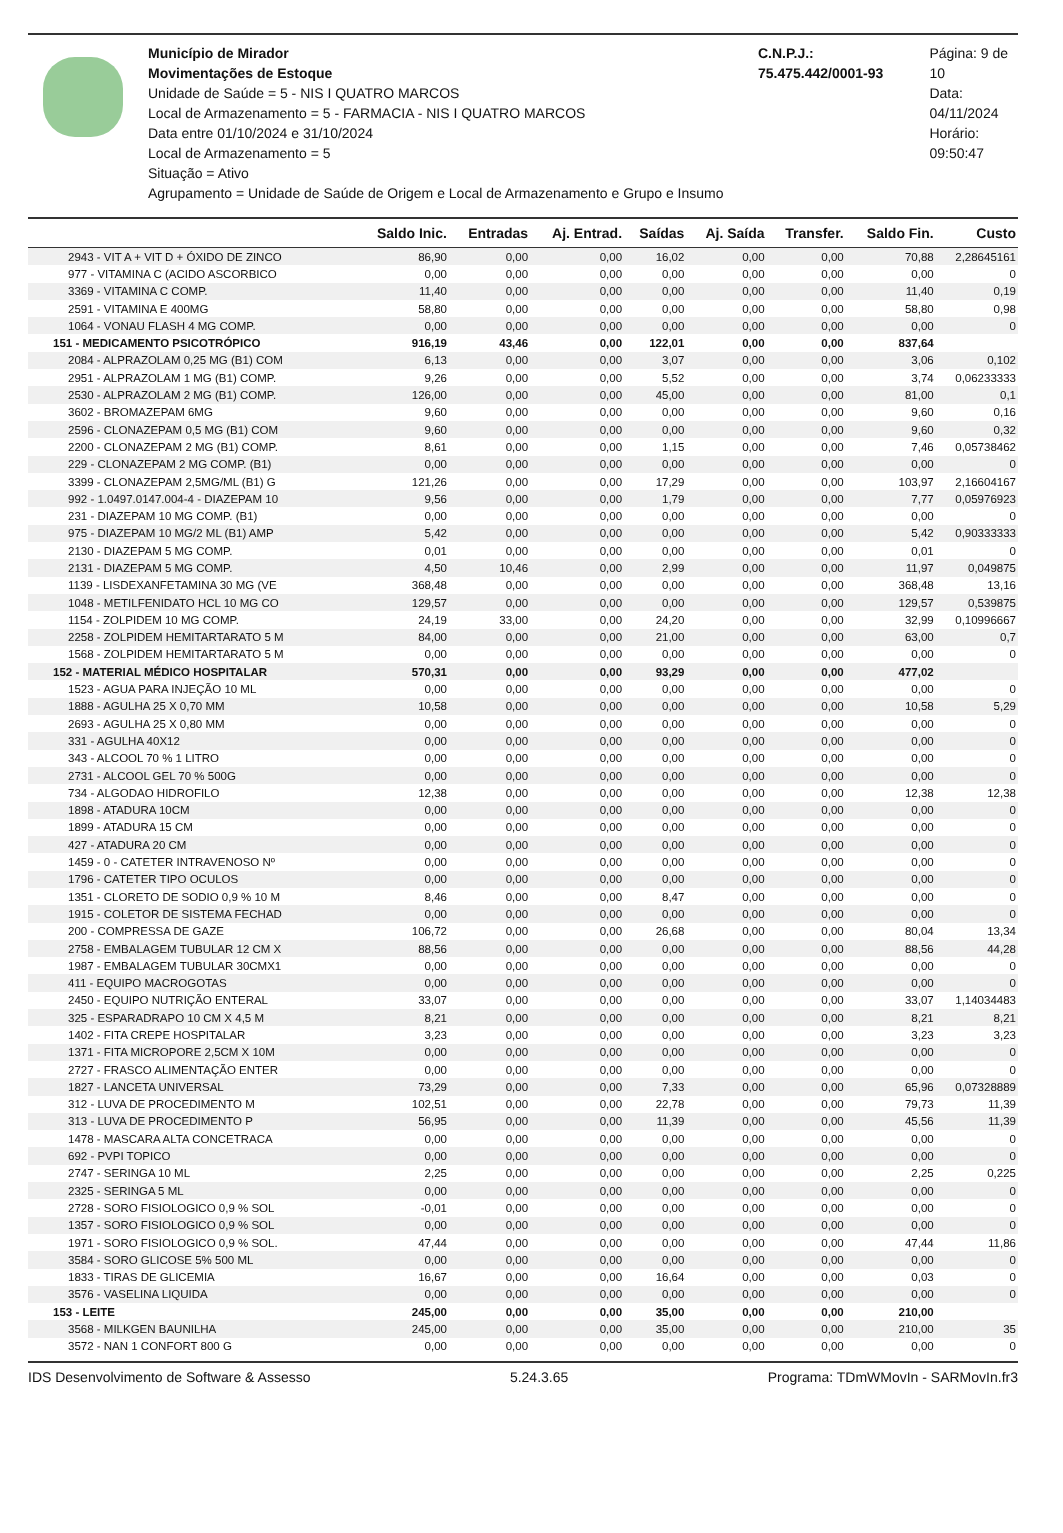Município de Mirador
Movimentações de Estoque
Unidade de Saúde = 5 - NIS I QUATRO MARCOS
Local de Armazenamento = 5 - FARMACIA - NIS I QUATRO MARCOS
Data entre 01/10/2024 e 31/10/2024
Local de Armazenamento = 5
Situação = Ativo
Agrupamento = Unidade de Saúde de Origem e Local de Armazenamento e Grupo e Insumo
C.N.P.J.: 75.475.442/0001-93 Página: 9 de 10
Data: 04/11/2024
Horário: 09:50:47
| | Saldo Inic. | Entradas | Aj. Entrad. | Saídas | Aj. Saída | Transfer. | Saldo Fin. | Custo |
| --- | --- | --- | --- | --- | --- | --- | --- | --- |
| 2943 - VIT A + VIT D + ÓXIDO DE ZINCO | 86,90 | 0,00 | 0,00 | 16,02 | 0,00 | 0,00 | 70,88 | 2,28645161 |
| 977 - VITAMINA C (ACIDO ASCORBICO | 0,00 | 0,00 | 0,00 | 0,00 | 0,00 | 0,00 | 0,00 | 0 |
| 3369 - VITAMINA C COMP. | 11,40 | 0,00 | 0,00 | 0,00 | 0,00 | 0,00 | 11,40 | 0,19 |
| 2591 - VITAMINA E 400MG | 58,80 | 0,00 | 0,00 | 0,00 | 0,00 | 0,00 | 58,80 | 0,98 |
| 1064 - VONAU FLASH 4 MG COMP. | 0,00 | 0,00 | 0,00 | 0,00 | 0,00 | 0,00 | 0,00 | 0 |
| 151 - MEDICAMENTO PSICOTRÓPICO | 916,19 | 43,46 | 0,00 | 122,01 | 0,00 | 0,00 | 837,64 | |
| 2084 - ALPRAZOLAM 0,25 MG (B1) COM | 6,13 | 0,00 | 0,00 | 3,07 | 0,00 | 0,00 | 3,06 | 0,102 |
| 2951 - ALPRAZOLAM 1 MG (B1) COMP. | 9,26 | 0,00 | 0,00 | 5,52 | 0,00 | 0,00 | 3,74 | 0,06233333 |
| 2530 - ALPRAZOLAM 2 MG (B1) COMP. | 126,00 | 0,00 | 0,00 | 45,00 | 0,00 | 0,00 | 81,00 | 0,1 |
| 3602 - BROMAZEPAM 6MG | 9,60 | 0,00 | 0,00 | 0,00 | 0,00 | 0,00 | 9,60 | 0,16 |
| 2596 - CLONAZEPAM 0,5 MG (B1) COM | 9,60 | 0,00 | 0,00 | 0,00 | 0,00 | 0,00 | 9,60 | 0,32 |
| 2200 - CLONAZEPAM 2 MG (B1) COMP. | 8,61 | 0,00 | 0,00 | 1,15 | 0,00 | 0,00 | 7,46 | 0,05738462 |
| 229 - CLONAZEPAM 2 MG COMP. (B1) | 0,00 | 0,00 | 0,00 | 0,00 | 0,00 | 0,00 | 0,00 | 0 |
| 3399 - CLONAZEPAM 2,5MG/ML (B1) G | 121,26 | 0,00 | 0,00 | 17,29 | 0,00 | 0,00 | 103,97 | 2,16604167 |
| 992 - 1.0497.0147.004-4 - DIAZEPAM 10 | 9,56 | 0,00 | 0,00 | 1,79 | 0,00 | 0,00 | 7,77 | 0,05976923 |
| 231 - DIAZEPAM 10 MG COMP. (B1) | 0,00 | 0,00 | 0,00 | 0,00 | 0,00 | 0,00 | 0,00 | 0 |
| 975 - DIAZEPAM 10 MG/2 ML (B1) AMP | 5,42 | 0,00 | 0,00 | 0,00 | 0,00 | 0,00 | 5,42 | 0,90333333 |
| 2130 - DIAZEPAM 5 MG COMP. | 0,01 | 0,00 | 0,00 | 0,00 | 0,00 | 0,00 | 0,01 | 0 |
| 2131 - DIAZEPAM 5 MG COMP. | 4,50 | 10,46 | 0,00 | 2,99 | 0,00 | 0,00 | 11,97 | 0,049875 |
| 1139 - LISDEXANFETAMINA 30 MG (VE | 368,48 | 0,00 | 0,00 | 0,00 | 0,00 | 0,00 | 368,48 | 13,16 |
| 1048 - METILFENIDATO HCL 10 MG CO | 129,57 | 0,00 | 0,00 | 0,00 | 0,00 | 0,00 | 129,57 | 0,539875 |
| 1154 - ZOLPIDEM 10 MG COMP. | 24,19 | 33,00 | 0,00 | 24,20 | 0,00 | 0,00 | 32,99 | 0,10996667 |
| 2258 - ZOLPIDEM HEMITARTARATO 5 M | 84,00 | 0,00 | 0,00 | 21,00 | 0,00 | 0,00 | 63,00 | 0,7 |
| 1568 - ZOLPIDEM HEMITARTARATO 5 M | 0,00 | 0,00 | 0,00 | 0,00 | 0,00 | 0,00 | 0,00 | 0 |
| 152 - MATERIAL MÉDICO HOSPITALAR | 570,31 | 0,00 | 0,00 | 93,29 | 0,00 | 0,00 | 477,02 | |
| 1523 - AGUA PARA INJEÇÃO 10 ML | 0,00 | 0,00 | 0,00 | 0,00 | 0,00 | 0,00 | 0,00 | 0 |
| 1888 - AGULHA 25 X 0,70 MM | 10,58 | 0,00 | 0,00 | 0,00 | 0,00 | 0,00 | 10,58 | 5,29 |
| 2693 - AGULHA 25 X 0,80 MM | 0,00 | 0,00 | 0,00 | 0,00 | 0,00 | 0,00 | 0,00 | 0 |
| 331 - AGULHA 40X12 | 0,00 | 0,00 | 0,00 | 0,00 | 0,00 | 0,00 | 0,00 | 0 |
| 343 - ALCOOL 70 % 1 LITRO | 0,00 | 0,00 | 0,00 | 0,00 | 0,00 | 0,00 | 0,00 | 0 |
| 2731 - ALCOOL GEL 70 % 500G | 0,00 | 0,00 | 0,00 | 0,00 | 0,00 | 0,00 | 0,00 | 0 |
| 734 - ALGODAO HIDROFILO | 12,38 | 0,00 | 0,00 | 0,00 | 0,00 | 0,00 | 12,38 | 12,38 |
| 1898 - ATADURA 10CM | 0,00 | 0,00 | 0,00 | 0,00 | 0,00 | 0,00 | 0,00 | 0 |
| 1899 - ATADURA 15 CM | 0,00 | 0,00 | 0,00 | 0,00 | 0,00 | 0,00 | 0,00 | 0 |
| 427 - ATADURA 20 CM | 0,00 | 0,00 | 0,00 | 0,00 | 0,00 | 0,00 | 0,00 | 0 |
| 1459 - 0 - CATETER INTRAVENOSO Nº | 0,00 | 0,00 | 0,00 | 0,00 | 0,00 | 0,00 | 0,00 | 0 |
| 1796 - CATETER TIPO OCULOS | 0,00 | 0,00 | 0,00 | 0,00 | 0,00 | 0,00 | 0,00 | 0 |
| 1351 - CLORETO DE SODIO 0,9 % 10 M | 8,46 | 0,00 | 0,00 | 8,47 | 0,00 | 0,00 | 0,00 | 0 |
| 1915 - COLETOR DE SISTEMA FECHAD | 0,00 | 0,00 | 0,00 | 0,00 | 0,00 | 0,00 | 0,00 | 0 |
| 200 - COMPRESSA DE GAZE | 106,72 | 0,00 | 0,00 | 26,68 | 0,00 | 0,00 | 80,04 | 13,34 |
| 2758 - EMBALAGEM TUBULAR 12 CM X | 88,56 | 0,00 | 0,00 | 0,00 | 0,00 | 0,00 | 88,56 | 44,28 |
| 1987 - EMBALAGEM TUBULAR 30CMX1 | 0,00 | 0,00 | 0,00 | 0,00 | 0,00 | 0,00 | 0,00 | 0 |
| 411 - EQUIPO MACROGOTAS | 0,00 | 0,00 | 0,00 | 0,00 | 0,00 | 0,00 | 0,00 | 0 |
| 2450 - EQUIPO NUTRIÇÃO ENTERAL | 33,07 | 0,00 | 0,00 | 0,00 | 0,00 | 0,00 | 33,07 | 1,14034483 |
| 325 - ESPARADRAPO 10 CM X 4,5 M | 8,21 | 0,00 | 0,00 | 0,00 | 0,00 | 0,00 | 8,21 | 8,21 |
| 1402 - FITA CREPE HOSPITALAR | 3,23 | 0,00 | 0,00 | 0,00 | 0,00 | 0,00 | 3,23 | 3,23 |
| 1371 - FITA MICROPORE 2,5CM X 10M | 0,00 | 0,00 | 0,00 | 0,00 | 0,00 | 0,00 | 0,00 | 0 |
| 2727 - FRASCO ALIMENTAÇÃO ENTER | 0,00 | 0,00 | 0,00 | 0,00 | 0,00 | 0,00 | 0,00 | 0 |
| 1827 - LANCETA UNIVERSAL | 73,29 | 0,00 | 0,00 | 7,33 | 0,00 | 0,00 | 65,96 | 0,07328889 |
| 312 - LUVA DE PROCEDIMENTO M | 102,51 | 0,00 | 0,00 | 22,78 | 0,00 | 0,00 | 79,73 | 11,39 |
| 313 - LUVA DE PROCEDIMENTO P | 56,95 | 0,00 | 0,00 | 11,39 | 0,00 | 0,00 | 45,56 | 11,39 |
| 1478 - MASCARA ALTA CONCETRACA | 0,00 | 0,00 | 0,00 | 0,00 | 0,00 | 0,00 | 0,00 | 0 |
| 692 - PVPI TOPICO | 0,00 | 0,00 | 0,00 | 0,00 | 0,00 | 0,00 | 0,00 | 0 |
| 2747 - SERINGA 10 ML | 2,25 | 0,00 | 0,00 | 0,00 | 0,00 | 0,00 | 2,25 | 0,225 |
| 2325 - SERINGA 5 ML | 0,00 | 0,00 | 0,00 | 0,00 | 0,00 | 0,00 | 0,00 | 0 |
| 2728 - SORO FISIOLOGICO 0,9 % SOL | -0,01 | 0,00 | 0,00 | 0,00 | 0,00 | 0,00 | 0,00 | 0 |
| 1357 - SORO FISIOLOGICO 0,9 % SOL | 0,00 | 0,00 | 0,00 | 0,00 | 0,00 | 0,00 | 0,00 | 0 |
| 1971 - SORO FISIOLOGICO 0,9 % SOL. | 47,44 | 0,00 | 0,00 | 0,00 | 0,00 | 0,00 | 47,44 | 11,86 |
| 3584 - SORO GLICOSE 5% 500 ML | 0,00 | 0,00 | 0,00 | 0,00 | 0,00 | 0,00 | 0,00 | 0 |
| 1833 - TIRAS DE GLICEMIA | 16,67 | 0,00 | 0,00 | 16,64 | 0,00 | 0,00 | 0,03 | 0 |
| 3576 - VASELINA LIQUIDA | 0,00 | 0,00 | 0,00 | 0,00 | 0,00 | 0,00 | 0,00 | 0 |
| 153 - LEITE | 245,00 | 0,00 | 0,00 | 35,00 | 0,00 | 0,00 | 210,00 | |
| 3568 - MILKGEN BAUNILHA | 245,00 | 0,00 | 0,00 | 35,00 | 0,00 | 0,00 | 210,00 | 35 |
| 3572 - NAN 1 CONFORT 800 G | 0,00 | 0,00 | 0,00 | 0,00 | 0,00 | 0,00 | 0,00 | 0 |
IDS Desenvolvimento de Software & Assesso 5.24.3.65 Programa: TDmWMovIn - SARMovIn.fr3